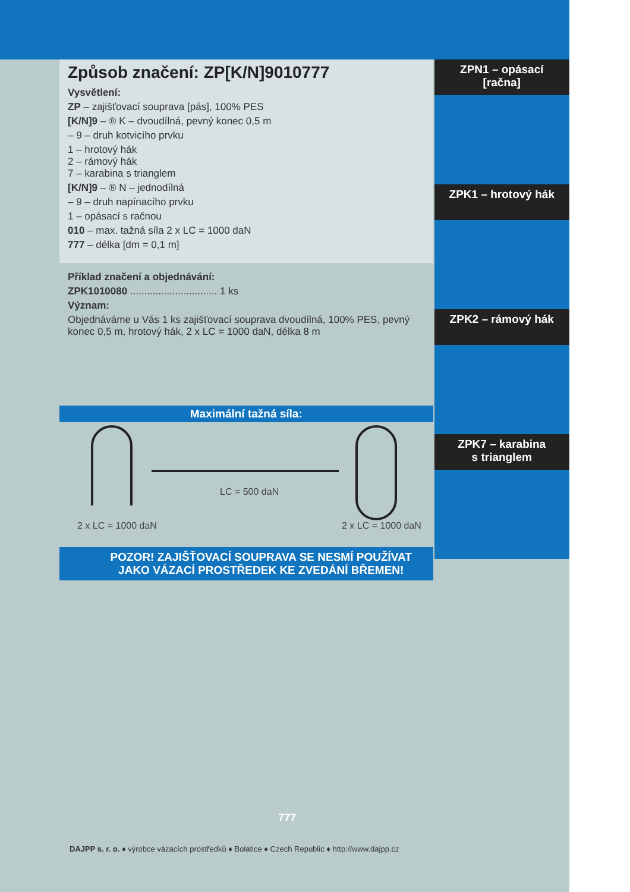Způsob značení: ZP[K/N]9010777
Vysvětlení:
ZP – zajišťovací souprava [pás], 100% PES
[K/N]9 – ® K – dvoudílná, pevný konec 0,5 m
– 9 – druh kotvicího prvku
1 – hrotový hák
2 – rámový hák
7 – karabina s trianglem
[K/N]9 – ® N – jednodílná
– 9 – druh napínacího prvku
1 – opásací s račnou
010 – max. tažná síla 2 x LC = 1000 daN
777 – délka [dm = 0,1 m]
Příklad značení a objednávání:
ZPK1010080 ............................... 1 ks
Význam:
Objednáváme u Vás 1 ks zajišťovací souprava dvoudílná, 100% PES, pevný konec 0,5 m, hrotový hák, 2 x LC = 1000 daN, délka 8 m
Maximální tažná síla:
LC = 500 daN
2 x LC = 1000 daN 2 x LC = 1000 daN
POZOR! ZAJIŠŤOVACÍ SOUPRAVA SE NESMÍ POUŽÍVAT
JAKO VÁZACÍ PROSTŘEDEK KE ZVEDÁNÍ BŘEMEN!
ZPN1 – opásací
[račna]
ZPK1 – hrotový hák
ZPK2 – rámový hák
ZPK7 – karabina
s trianglem
777
DAJPP s. r. o. ♦ výrobce vázacích prostředků ♦ Bolatice ♦ Czech Republic ♦ http://www.dajpp.cz